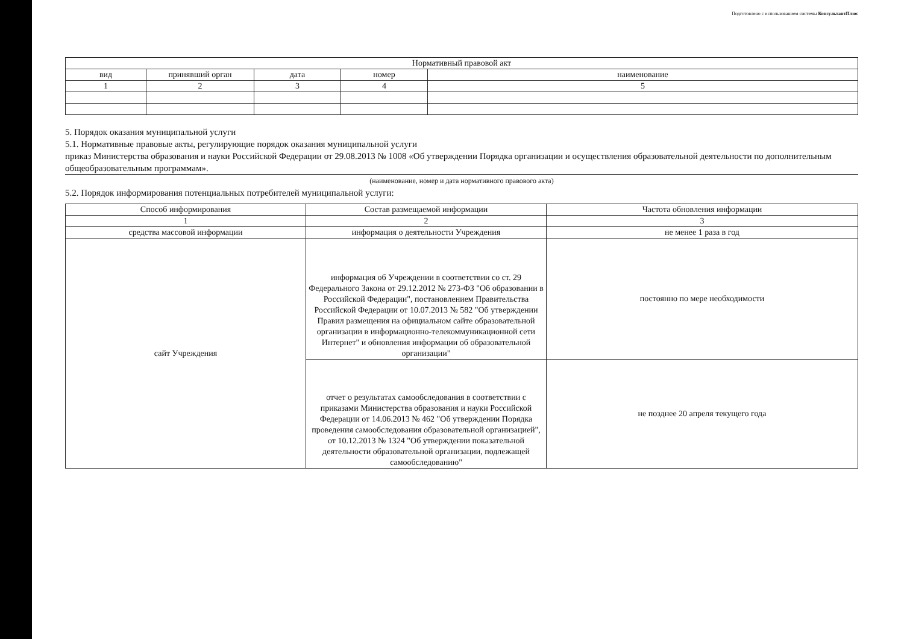Подготовлено с использованием системы КонсультантПлюс
| Нормативный правовой акт | | | | |
| --- | --- | --- | --- | --- |
| вид | принявший орган | дата | номер | наименование |
| 1 | 2 | 3 | 4 | 5 |
5. Порядок оказания муниципальной услуги
5.1. Нормативные правовые акты, регулирующие порядок оказания муниципальной услуги
приказ Министерства образования и науки Российской Федерации от 29.08.2013 № 1008 «Об утверждении Порядка организации и осуществления образовательной деятельности по дополнительным общеобразовательным программам».
(наименование, номер и дата нормативного правового акта)
5.2. Порядок информирования потенциальных потребителей муниципальной услуги:
| Способ информирования | Состав размещаемой информации | Частота обновления информации |
| --- | --- | --- |
| 1 | 2 | 3 |
| средства массовой информации | информация о деятельности Учреждения | не менее 1 раза в год |
| сайт Учреждения | информация об Учреждении в соответствии со ст. 29 Федерального Закона от 29.12.2012 № 273-ФЗ "Об образовании в Российской Федерации", постановлением Правительства Российской Федерации от 10.07.2013 № 582 "Об утверждении Правил размещения на официальном сайте образовательной организации в информационно-телекоммуникационной сети Интернет" и обновления информации об образовательной организации" | постоянно по мере необходимости |
| | отчет о результатах самообследования в соответствии с приказами Министерства образования и науки Российской Федерации от 14.06.2013 № 462 "Об утверждении Порядка проведения самообследования образовательной организацией", от 10.12.2013 № 1324 "Об утверждении показательной деятельности образовательной организации, подлежащей самообследованию" | не позднее 20 апреля текущего года |